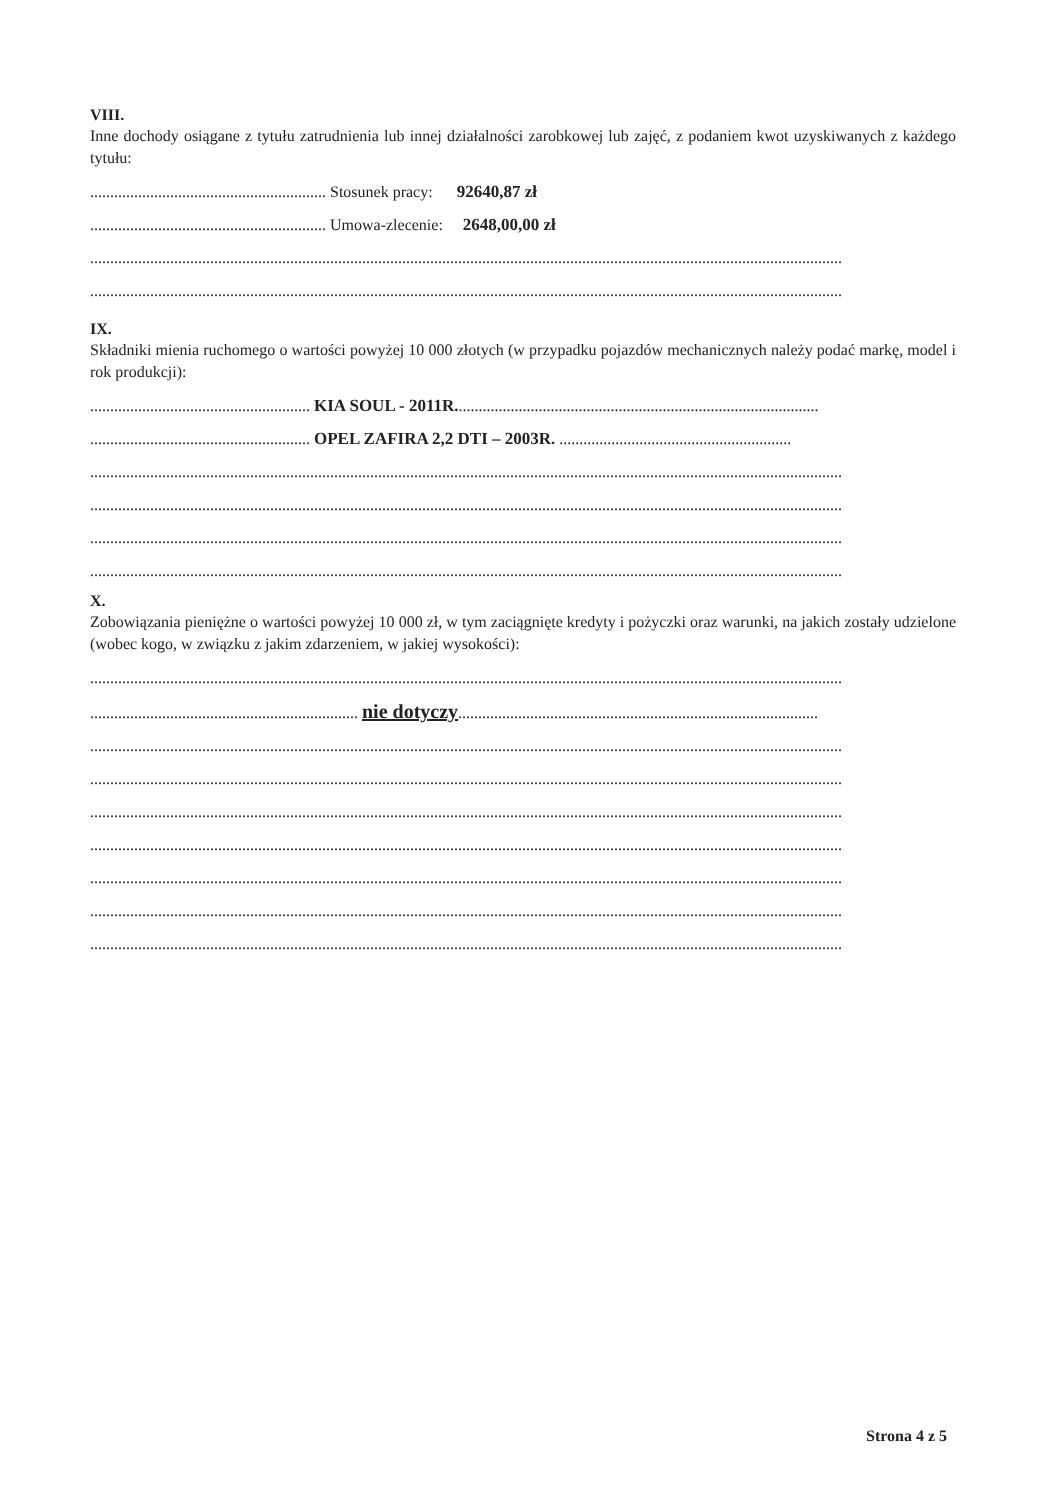VIII.
Inne dochody osiągane z tytułu zatrudnienia lub innej działalności zarobkowej lub zajęć, z podaniem kwot uzyskiwanych z każdego tytułu:
........................................................... Stosunek pracy: 92640,87 zł
........................................................... Umowa-zlecenie: 2648,00,00 zł
............................................................................................................................................................................................
............................................................................................................................................................................................
IX.
Składniki mienia ruchomego o wartości powyżej 10 000 złotych (w przypadku pojazdów mechanicznych należy podać markę, model i rok produkcji):
....................................................... KIA SOUL - 2011R...........................................................................................
....................................................... OPEL ZAFIRA 2,2 DTI – 2003R. ..........................................................
............................................................................................................................................................................................
............................................................................................................................................................................................
............................................................................................................................................................................................
............................................................................................................................................................................................
X.
Zobowiązania pieniężne o wartości powyżej 10 000 zł, w tym zaciągnięte kredyty i pożyczki oraz warunki, na jakich zostały udzielone (wobec kogo, w związku z jakim zdarzeniem, w jakiej wysokości):
............................................................................................................................................................................................
................................................................... nie dotyczy..........................................................................................
............................................................................................................................................................................................
............................................................................................................................................................................................
............................................................................................................................................................................................
............................................................................................................................................................................................
............................................................................................................................................................................................
............................................................................................................................................................................................
............................................................................................................................................................................................
Strona 4 z 5